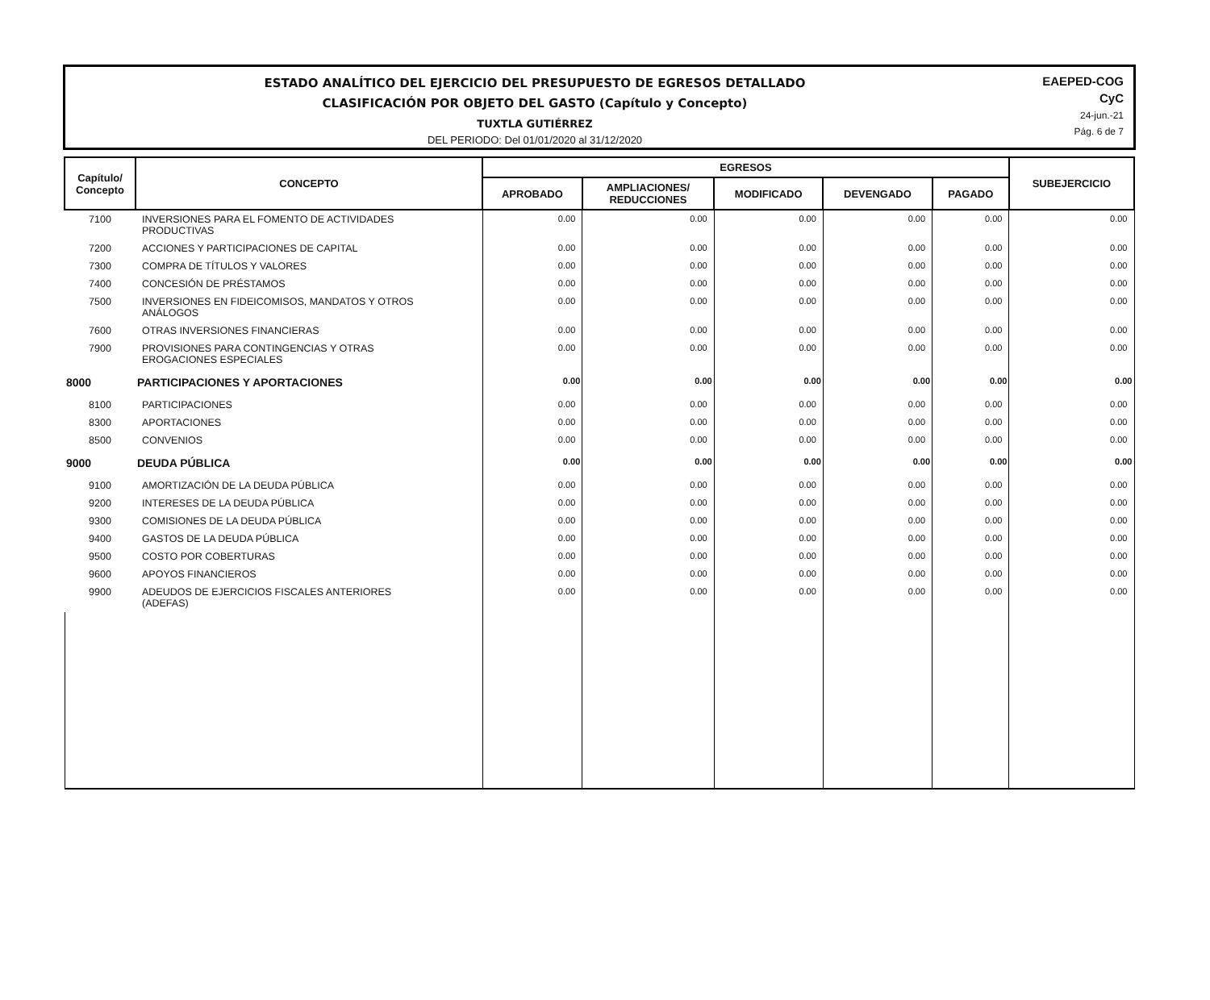ESTADO ANALÍTICO DEL EJERCICIO DEL PRESUPUESTO DE EGRESOS DETALLADO
CLASIFICACIÓN POR OBJETO DEL GASTO (Capítulo y Concepto)
TUXTLA GUTIÉRREZ
DEL PERIODO: Del 01/01/2020 al 31/12/2020
EAEPED-COG
CyC
24-jun.-21
Pág. 6 de 7
| Capítulo/ Concepto | CONCEPTO | EGRESOS | | | | | SUBEJERCICIO |
| --- | --- | --- | --- | --- | --- | --- | --- |
| | | APROBADO | AMPLIACIONES/ REDUCCIONES | MODIFICADO | DEVENGADO | PAGADO | |
| 7100 | INVERSIONES PARA EL FOMENTO DE ACTIVIDADES PRODUCTIVAS | 0.00 | 0.00 | 0.00 | 0.00 | 0.00 | 0.00 |
| 7200 | ACCIONES Y PARTICIPACIONES DE CAPITAL | 0.00 | 0.00 | 0.00 | 0.00 | 0.00 | 0.00 |
| 7300 | COMPRA DE TÍTULOS Y VALORES | 0.00 | 0.00 | 0.00 | 0.00 | 0.00 | 0.00 |
| 7400 | CONCESIÓN DE PRÉSTAMOS | 0.00 | 0.00 | 0.00 | 0.00 | 0.00 | 0.00 |
| 7500 | INVERSIONES EN FIDEICOMISOS, MANDATOS Y OTROS ANÁLOGOS | 0.00 | 0.00 | 0.00 | 0.00 | 0.00 | 0.00 |
| 7600 | OTRAS INVERSIONES FINANCIERAS | 0.00 | 0.00 | 0.00 | 0.00 | 0.00 | 0.00 |
| 7900 | PROVISIONES PARA CONTINGENCIAS Y OTRAS EROGACIONES ESPECIALES | 0.00 | 0.00 | 0.00 | 0.00 | 0.00 | 0.00 |
| 8000 | PARTICIPACIONES Y APORTACIONES | 0.00 | 0.00 | 0.00 | 0.00 | 0.00 | 0.00 |
| 8100 | PARTICIPACIONES | 0.00 | 0.00 | 0.00 | 0.00 | 0.00 | 0.00 |
| 8300 | APORTACIONES | 0.00 | 0.00 | 0.00 | 0.00 | 0.00 | 0.00 |
| 8500 | CONVENIOS | 0.00 | 0.00 | 0.00 | 0.00 | 0.00 | 0.00 |
| 9000 | DEUDA PÚBLICA | 0.00 | 0.00 | 0.00 | 0.00 | 0.00 | 0.00 |
| 9100 | AMORTIZACIÓN DE LA DEUDA PÚBLICA | 0.00 | 0.00 | 0.00 | 0.00 | 0.00 | 0.00 |
| 9200 | INTERESES DE LA DEUDA PÚBLICA | 0.00 | 0.00 | 0.00 | 0.00 | 0.00 | 0.00 |
| 9300 | COMISIONES DE LA DEUDA PÚBLICA | 0.00 | 0.00 | 0.00 | 0.00 | 0.00 | 0.00 |
| 9400 | GASTOS DE LA DEUDA PÚBLICA | 0.00 | 0.00 | 0.00 | 0.00 | 0.00 | 0.00 |
| 9500 | COSTO POR COBERTURAS | 0.00 | 0.00 | 0.00 | 0.00 | 0.00 | 0.00 |
| 9600 | APOYOS FINANCIEROS | 0.00 | 0.00 | 0.00 | 0.00 | 0.00 | 0.00 |
| 9900 | ADEUDOS DE EJERCICIOS FISCALES ANTERIORES (ADEFAS) | 0.00 | 0.00 | 0.00 | 0.00 | 0.00 | 0.00 |